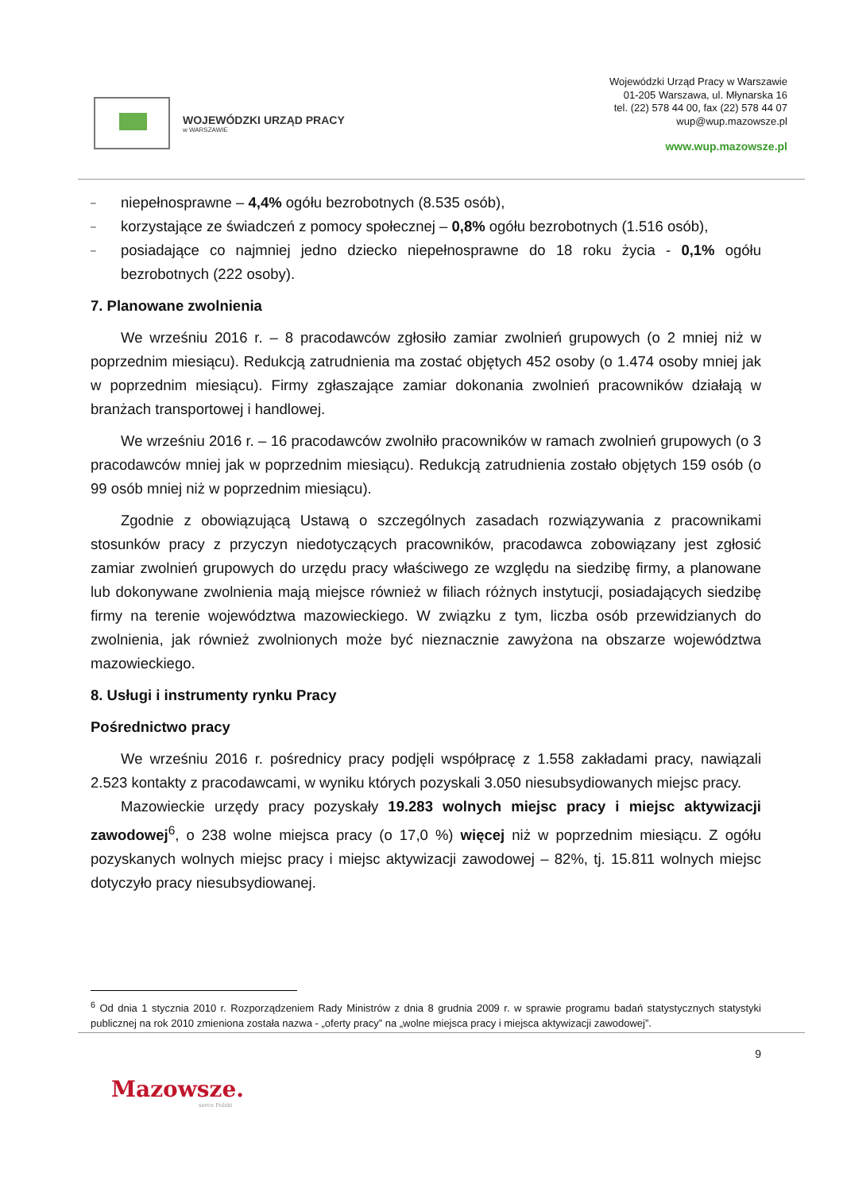WOJEWÓDZKI URZĄD PRACY
w WARSZAWIE
Wojewódzki Urząd Pracy w Warszawie
01-205 Warszawa, ul. Młynarska 16
tel. (22) 578 44 00, fax (22) 578 44 07
wup@wup.mazowsze.pl
www.wup.mazowsze.pl
– niepełnosprawne – 4,4% ogółu bezrobotnych (8.535 osób),
– korzystające ze świadczeń z pomocy społecznej – 0,8% ogółu bezrobotnych (1.516 osób),
– posiadające co najmniej jedno dziecko niepełnosprawne do 18 roku życia - 0,1% ogółu bezrobotnych (222 osoby).
7. Planowane zwolnienia
We wrześniu 2016 r. – 8 pracodawców zgłosiło zamiar zwolnień grupowych (o 2 mniej niż w poprzednim miesiącu). Redukcją zatrudnienia ma zostać objętych 452 osoby (o 1.474 osoby mniej jak w poprzednim miesiącu). Firmy zgłaszające zamiar dokonania zwolnień pracowników działają w branżach transportowej i handlowej.
We wrześniu 2016 r. – 16 pracodawców zwolniło pracowników w ramach zwolnień grupowych (o 3 pracodawców mniej jak w poprzednim miesiącu). Redukcją zatrudnienia zostało objętych 159 osób (o 99 osób mniej niż w poprzednim miesiącu).
Zgodnie z obowiązującą Ustawą o szczególnych zasadach rozwiązywania z pracownikami stosunków pracy z przyczyn niedotyczących pracowników, pracodawca zobowiązany jest zgłosić zamiar zwolnień grupowych do urzędu pracy właściwego ze względu na siedzibę firmy, a planowane lub dokonywane zwolnienia mają miejsce również w filiach różnych instytucji, posiadających siedzibę firmy na terenie województwa mazowieckiego. W związku z tym, liczba osób przewidzianych do zwolnienia, jak również zwolnionych może być nieznacznie zawyżona na obszarze województwa mazowieckiego.
8. Usługi i instrumenty rynku Pracy
Pośrednictwo pracy
We wrześniu 2016 r. pośrednicy pracy podjęli współpracę z 1.558 zakładami pracy, nawiązali 2.523 kontakty z pracodawcami, w wyniku których pozyskali 3.050 niesubsydiowanych miejsc pracy.
Mazowieckie urzędy pracy pozyskały 19.283 wolnych miejsc pracy i miejsc aktywizacji zawodowej<sup>6</sup>, o 238 wolne miejsca pracy (o 17,0 %) więcej niż w poprzednim miesiącu. Z ogółu pozyskanych wolnych miejsc pracy i miejsc aktywizacji zawodowej – 82%, tj. 15.811 wolnych miejsc dotyczyło pracy niesubsydiowanej.
<sup>6</sup> Od dnia 1 stycznia 2010 r. Rozporządzeniem Rady Ministrów z dnia 8 grudnia 2009 r. w sprawie programu badań statystycznych statystyki publicznej na rok 2010 zmieniona została nazwa - „oferty pracy” na „wolne miejsca pracy i miejsca aktywizacji zawodowej”.
9
Mazowsze.
serce Polski